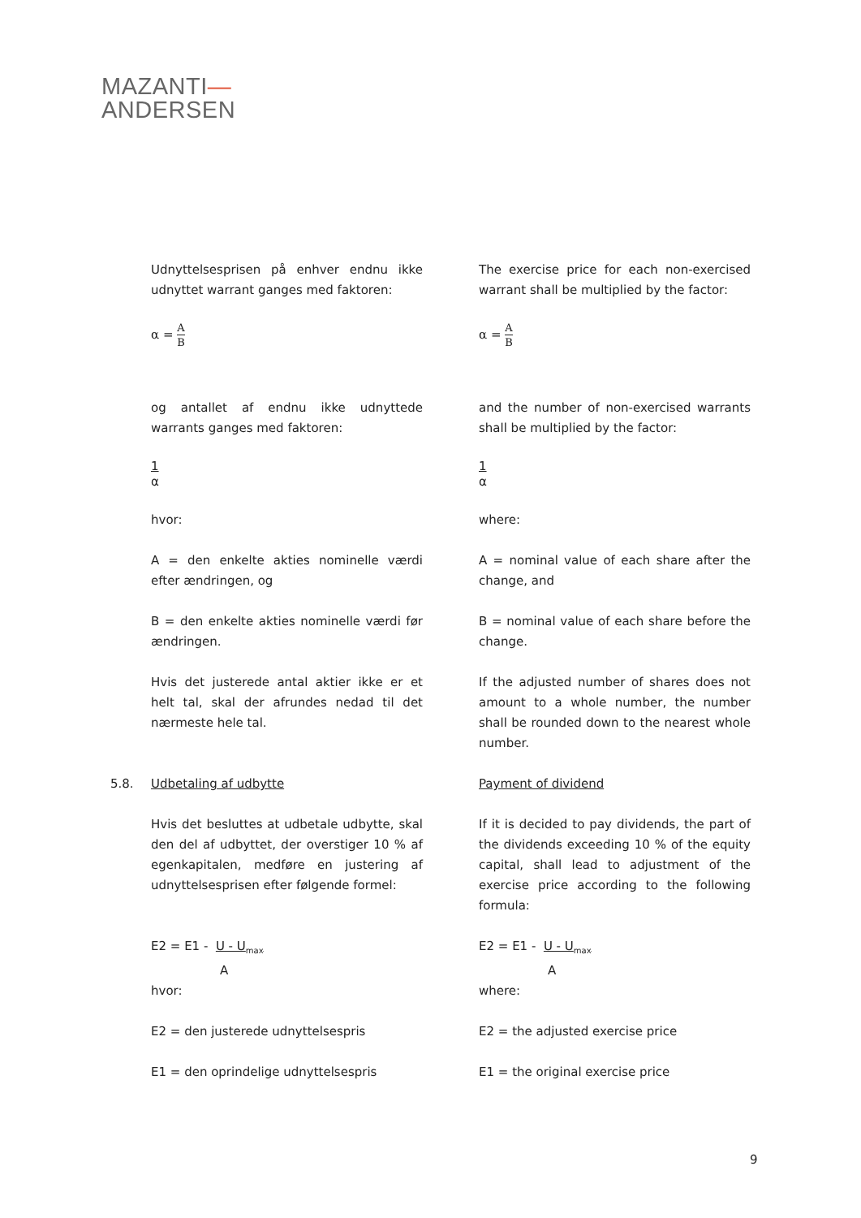MAZANTI—
ANDERSEN
Udnyttelsesprisen på enhver endnu ikke udnyttet warrant ganges med faktoren:
The exercise price for each non-exercised warrant shall be multiplied by the factor:
α =
A
B
α =
A
B
og antallet af endnu ikke udnyttede warrants ganges med faktoren:
and the number of non-exercised warrants shall be multiplied by the factor:
1
α
1
α
hvor: where:
A = den enkelte akties nominelle værdi efter ændringen, og
A = nominal value of each share after the change, and
B = den enkelte akties nominelle værdi før ændringen.
B = nominal value of each share before the change.
Hvis det justerede antal aktier ikke er et helt tal, skal der afrundes nedad til det nærmeste hele tal.
If the adjusted number of shares does not amount to a whole number, the number shall be rounded down to the nearest whole number.
5.8. Udbetaling af udbytte Payment of dividend
Hvis det besluttes at udbetale udbytte, skal den del af udbyttet, der overstiger 10 % af egenkapitalen, medføre en justering af udnyttelsesprisen efter følgende formel:
If it is decided to pay dividends, the part of the dividends exceeding 10 % of the equity capital, shall lead to adjustment of the exercise price according to the following formula:
E2 = E1 - U - U<sub>max</sub>
A
E2 = E1 - U - U<sub>max</sub>
A
hvor: where:
E2 = den justerede udnyttelsespris E2 = the adjusted exercise price
E1 = den oprindelige udnyttelsespris E1 = the original exercise price
9